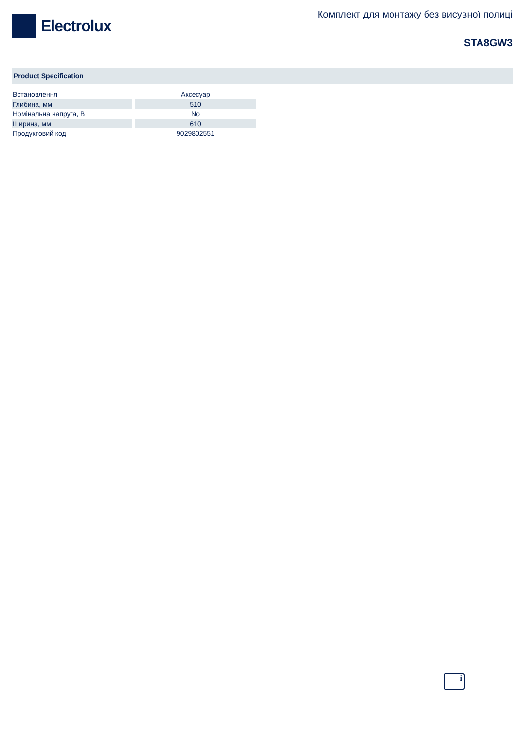Electrolux
Комплект для монтажу без висувної полиці
STA8GW3
Product Specification
| Встановлення | Аксесуар |
| Глибина, мм | 510 |
| Номінальна напруга, В | No |
| Ширина, мм | 610 |
| Продуктовий код | 9029802551 |
i